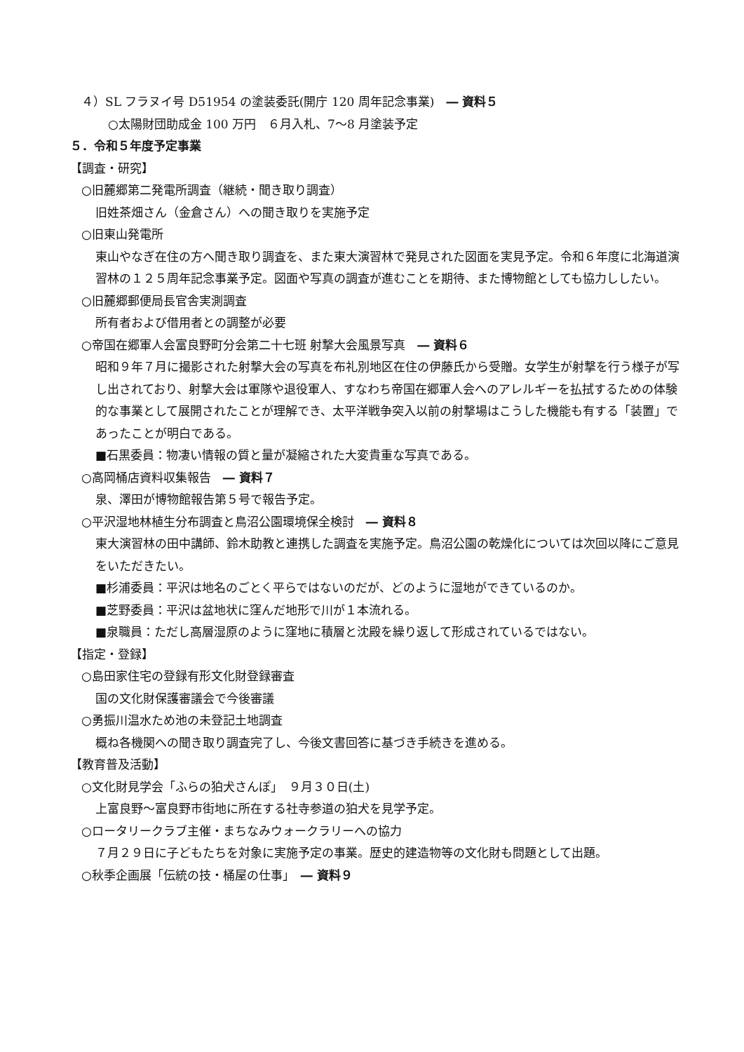４）SL フラヌイ号 D51954 の塗装委託(開庁 120 周年記念事業)　― 資料５
○太陽財団助成金 100 万円　６月入札、7～8 月塗装予定
５．令和５年度予定事業
【調査・研究】
○旧麓郷第二発電所調査（継続・聞き取り調査）
旧姓茶畑さん（金倉さん）への聞き取りを実施予定
○旧東山発電所
東山やなぎ在住の方へ聞き取り調査を、また東大演習林で発見された図面を実見予定。令和６年度に北海道演習林の１２５周年記念事業予定。図面や写真の調査が進むことを期待、また博物館としても協力ししたい。
○旧麓郷郵便局長官舎実測調査
所有者および借用者との調整が必要
○帝国在郷軍人会富良野町分会第二十七班 射撃大会風景写真　― 資料６
昭和９年７月に撮影された射撃大会の写真を布礼別地区在住の伊藤氏から受贈。女学生が射撃を行う様子が写し出されており、射撃大会は軍隊や退役軍人、すなわち帝国在郷軍人会へのアレルギーを払拭するための体験的な事業として展開されたことが理解でき、太平洋戦争突入以前の射撃場はこうした機能も有する「装置」であったことが明白である。
■石黒委員：物凄い情報の質と量が凝縮された大変貴重な写真である。
○高岡桶店資料収集報告　― 資料７
泉、澤田が博物館報告第５号で報告予定。
○平沢湿地林植生分布調査と鳥沼公園環境保全検討　― 資料８
東大演習林の田中講師、鈴木助教と連携した調査を実施予定。鳥沼公園の乾燥化については次回以降にご意見をいただきたい。
■杉浦委員：平沢は地名のごとく平らではないのだが、どのように湿地ができているのか。
■芝野委員：平沢は盆地状に窪んだ地形で川が１本流れる。
■泉職員：ただし高層湿原のように窪地に積層と沈殿を繰り返して形成されているではない。
【指定・登録】
○島田家住宅の登録有形文化財登録審査
国の文化財保護審議会で今後審議
○勇振川温水ため池の未登記土地調査
概ね各機関への聞き取り調査完了し、今後文書回答に基づき手続きを進める。
【教育普及活動】
○文化財見学会「ふらの狛犬さんぽ」　９月３０日(土)
上富良野～富良野市街地に所在する社寺参道の狛犬を見学予定。
○ロータリークラブ主催・まちなみウォークラリーへの協力
７月２９日に子どもたちを対象に実施予定の事業。歴史的建造物等の文化財も問題として出題。
○秋季企画展「伝統の技・桶屋の仕事」　― 資料９